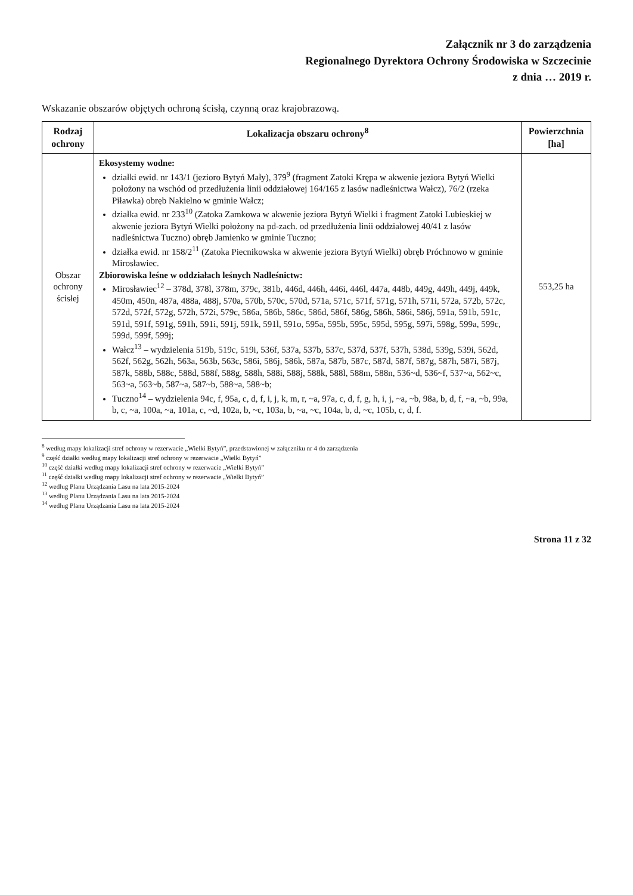Załącznik nr 3 do zarządzenia
Regionalnego Dyrektora Ochrony Środowiska w Szczecinie
z dnia … 2019 r.
Wskazanie obszarów objętych ochroną ścisłą, czynną oraz krajobrazową.
| Rodzaj ochrony | Lokalizacja obszaru ochrony<sup>8</sup> | Powierzchnia [ha] |
| --- | --- | --- |
| Obszar ochrony ścisłej | Ekosystemy wodne: działki ewid. nr 143/1 (jezioro Bytyń Mały), 379<sup>9</sup> (fragment Zatoki Krępa w akwenie jeziora Bytyń Wielki położony na wschód od przedłużenia linii oddziałowej 164/165 z lasów nadleśnictwa Wałcz), 76/2 (rzeka Piławka) obręb Nakielno w gminie Wałcz; działka ewid. nr 233<sup>10</sup> (Zatoka Zamkowa w akwenie jeziora Bytyń Wielki i fragment Zatoki Lubieskiej w akwenie jeziora Bytyń Wielki położony na pd-zach. od przedłużenia linii oddziałowej 40/41 z lasów nadleśnictwa Tuczno) obręb Jamienko w gminie Tuczno; działka ewid. nr 158/2<sup>11</sup> (Zatoka Piecnikowska w akwenie jeziora Bytyń Wielki) obręb Próchnowo w gminie Mirosławiec. Zbiorowiska leśne w oddziałach leśnych Nadleśnictw: Mirosławiec<sup>12</sup> – 378d, 378l, 378m, 379c, 381b, 446d, 446h, 446i, 446l, 447a, 448b, 449g, 449h, 449j, 449k, 450m, 450n, 487a, 488a, 488j, 570a, 570b, 570c, 570d, 571a, 571c, 571f, 571g, 571h, 571i, 572a, 572b, 572c, 572d, 572f, 572g, 572h, 572i, 579c, 586a, 586b, 586c, 586d, 586f, 586g, 586h, 586i, 586j, 591a, 591b, 591c, 591d, 591f, 591g, 591h, 591i, 591j, 591k, 591l, 591o, 595a, 595b, 595c, 595d, 595g, 597i, 598g, 599a, 599c, 599d, 599f, 599j; Wałcz<sup>13</sup> – wydzielenia 519b, 519c, 519i, 536f, 537a, 537b, 537c, 537d, 537f, 537h, 538d, 539g, 539i, 562d, 562f, 562g, 562h, 563a, 563b, 563c, 586i, 586j, 586k, 587a, 587b, 587c, 587d, 587f, 587g, 587h, 587i, 587j, 587k, 588b, 588c, 588d, 588f, 588g, 588h, 588i, 588j, 588k, 588l, 588m, 588n, 536~d, 536~f, 537~a, 562~c, 563~a, 563~b, 587~a, 587~b, 588~a, 588~b; Tuczno<sup>14</sup> – wydzielenia 94c, f, 95a, c, d, f, i, j, k, m, r, ~a, 97a, c, d, f, g, h, i, j, ~a, ~b, 98a, b, d, f, ~a, ~b, 99a, b, c, ~a, 100a, ~a, 101a, c, ~d, 102a, b, ~c, 103a, b, ~a, ~c, 104a, b, d, ~c, 105b, c, d, f. | 553,25 ha |
<sup>8</sup> według mapy lokalizacji stref ochrony w rezerwacie „Wielki Bytyń”, przedstawionej w załączniku nr 4 do zarządzenia
<sup>9</sup> część działki według mapy lokalizacji stref ochrony w rezerwacie „Wielki Bytyń”
<sup>10</sup> część działki według mapy lokalizacji stref ochrony w rezerwacie „Wielki Bytyń”
<sup>11</sup> część działki według mapy lokalizacji stref ochrony w rezerwacie „Wielki Bytyń”
<sup>12</sup> według Planu Urządzania Lasu na lata 2015-2024
<sup>13</sup> według Planu Urządzania Lasu na lata 2015-2024
<sup>14</sup> według Planu Urządzania Lasu na lata 2015-2024
Strona 11 z 32